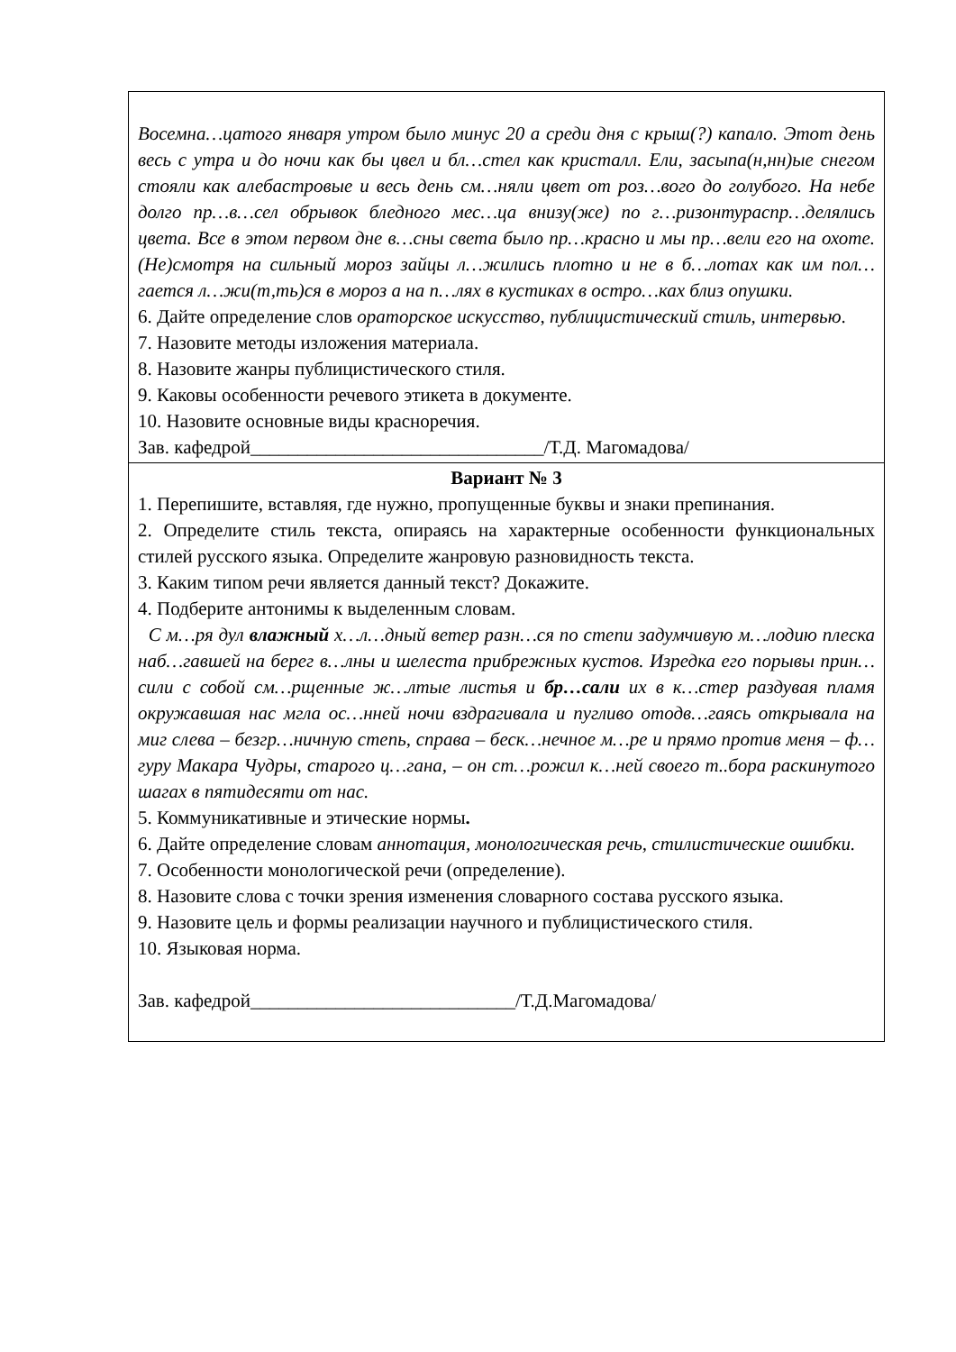| Восемна…цатого января утром было минус 20 а среди дня с крыш(?) капало. Этот день весь с утра и до ночи как бы цвел и бл…стел как кристалл. Ели, засыпа(н,нн)ые снегом стояли как алебастровые и весь день см…няли цвет от роз…вого до голубого. На небе долго пр…в…сел обрывок бледного мес…ца внизу(же) по г…ризонтураспр…делялись цвета. Все в этом первом дне в…сны света было пр…красно и мы пр…вели его на охоте. (Не)смотря на сильный мороз зайцы л…жились плотно и не в б…лотах как им пол…гается л…жи(т,ть)ся в мороз а на п…лях в кустиках в остро…ках близ опушки. 6. Дайте определение слов ораторское искусство , публицистический стиль, интервью . 7. Назовите методы изложения материала. 8. Назовите жанры публицистического стиля. 9. Каковы особенности речевого этикета в документе. 10. Назовите основные виды красноречия. Зав. кафедрой_______________________________/Т.Д. Магомадова/ |
| Вариант № 3 1. Перепишите, вставляя, где нужно, пропущенные буквы и знаки препинания. 2. Определите стиль текста, опираясь на характерные особенности функциональных стилей русского языка. Определите жанровую разновидность текста. 3. Каким типом речи является данный текст? Докажите. 4. Подберите антонимы к выделенным словам. С м…ря дул влажный х…л…дный ветер разн…ся по степи задумчивую м…лодию плеска наб…гавшей на берег в…лны и шелеста прибрежных кустов. Изредка его порывы прин…сили с собой см…рщенные ж…лтые листья и бр…сали их в к…стер раздувая пламя окружавшая нас мгла ос…нней ночи вздрагивала и пугливо отодв…гаясь открывала на миг слева – безгр…ничную степь, справа – беск…нечное м…ре и прямо против меня – ф…гуру Макара Чудры, старого ц…гана, – он ст…рожил к…ней своего т..бора раскинутого шагах в пятидесяти от нас. 5. Коммуникативные и этические нормы . 6. Дайте определение словам аннотация, монологическая речь, стилистические ошибки. 7. Особенности монологической речи (определение). 8. Назовите слова с точки зрения изменения словарного состава русского языка. 9. Назовите цель и формы реализации научного и публицистического стиля. 10. Языковая норма. Зав. кафедрой____________________________/Т.Д.Магомадова/ |